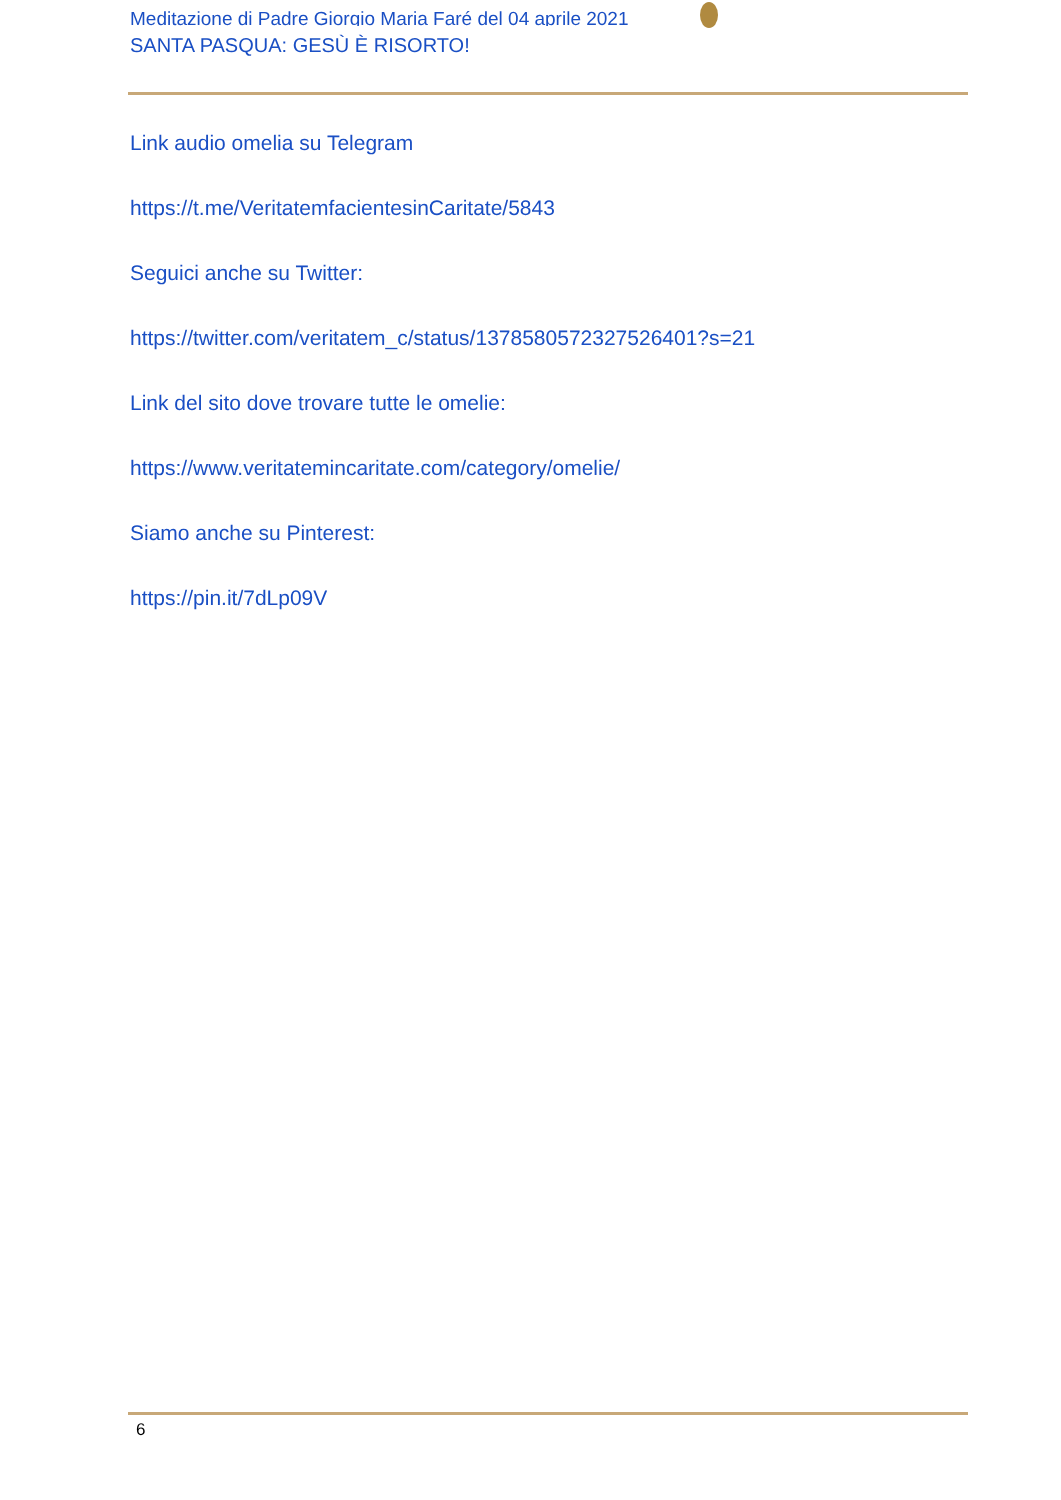Meditazione di Padre Giorgio Maria Faré del 04 aprile 2021
SANTA PASQUA: GESÙ È RISORTO!
Link audio omelia su Telegram
https://t.me/VeritatemfacientesinCaritate/5843
Seguici anche su Twitter:
https://twitter.com/veritatem_c/status/1378580572327526401?s=21
Link del sito dove trovare tutte le omelie:
https://www.veritatemincaritate.com/category/omelie/
Siamo anche su Pinterest:
https://pin.it/7dLp09V
6